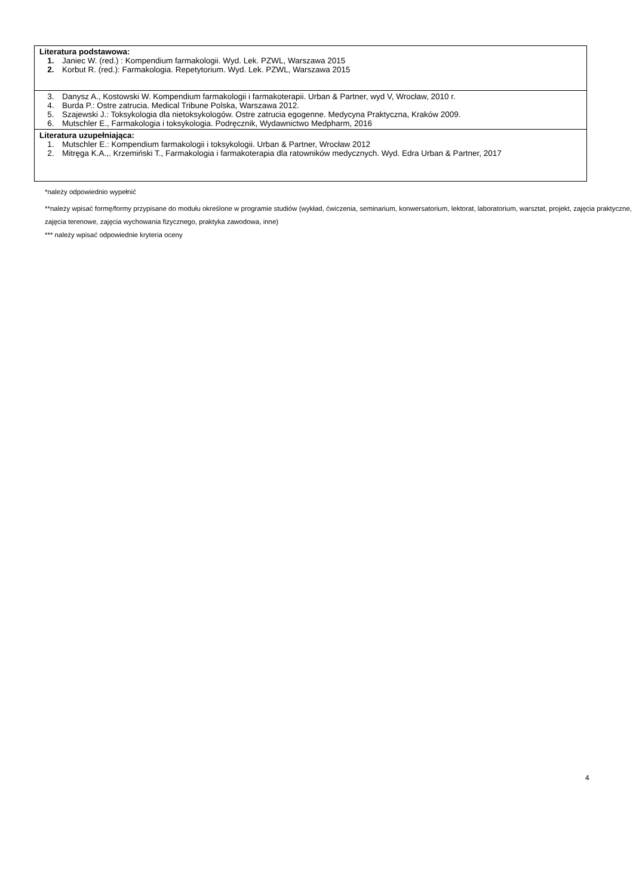| Literatura podstawowa: 1. Janiec W. (red.) : Kompendium farmakologii. Wyd. Lek. PZWL, Warszawa 2015 2. Korbut R. (red.): Farmakologia. Repetytorium. Wyd. Lek. PZWL, Warszawa 2015 |
| 3. Danysz A., Kostowski W. Kompendium farmakologii i farmakoterapii. Urban & Partner, wyd V, Wrocław, 2010 r. 4. Burda P.: Ostre zatrucia. Medical Tribune Polska, Warszawa 2012. 5. Szajewski J.: Toksykologia dla nietoksykologów. Ostre zatrucia egogenne. Medycyna Praktyczna, Kraków 2009. 6. Mutschler E., Farmakologia i toksykologia. Podręcznik, Wydawnictwo Medpharm, 2016 |
| Literatura uzupełniająca: 1. Mutschler E.: Kompendium farmakologii i toksykologii. Urban & Partner, Wrocław 2012 2. Mitręga K.A.,. Krzemiński T., Farmakologia i farmakoterapia dla ratowników medycznych. Wyd. Edra Urban & Partner, 2017 |
*należy odpowiednio wypełnić
**należy wpisać formę/formy przypisane do modułu określone w programie studiów (wykład, ćwiczenia, seminarium, konwersatorium, lektorat, laboratorium, warsztat, projekt, zajęcia praktyczne, zajęcia terenowe, zajęcia wychowania fizycznego, praktyka zawodowa, inne)
*** należy wpisać odpowiednie kryteria oceny
4